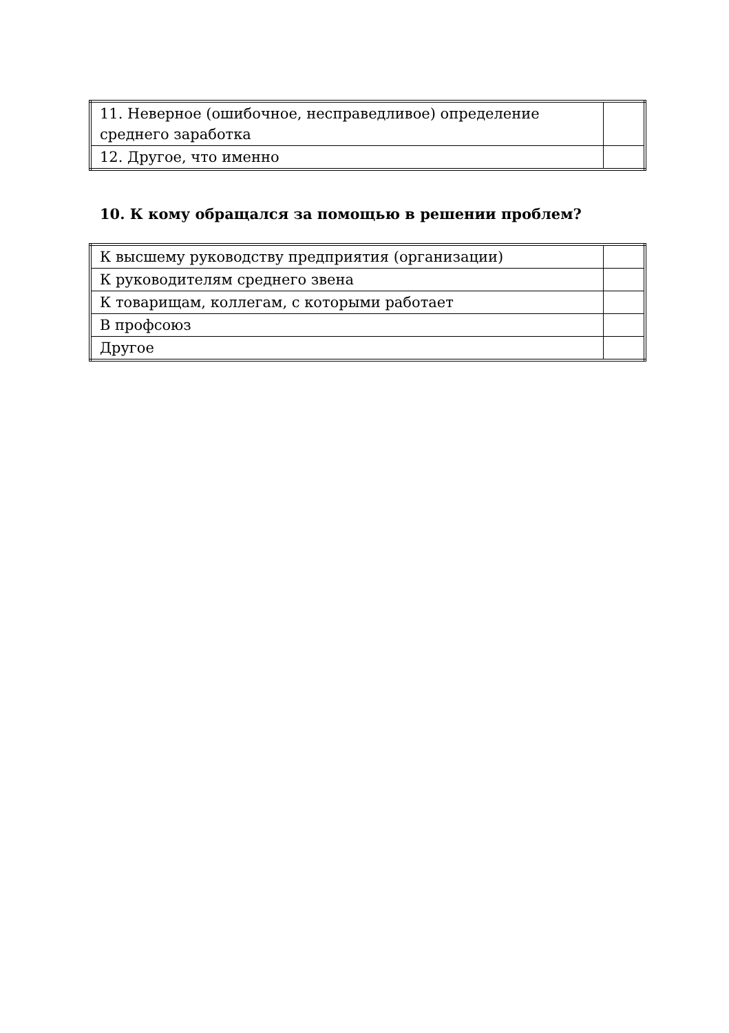| 11. Неверное (ошибочное, несправедливое) определение среднего заработка | |
| 12. Другое, что именно | |
10. К кому обращался за помощью в решении проблем?
| К высшему руководству предприятия (организации) | |
| К руководителям среднего звена | |
| К товарищам, коллегам, с которыми работает | |
| В профсоюз | |
| Другое | |